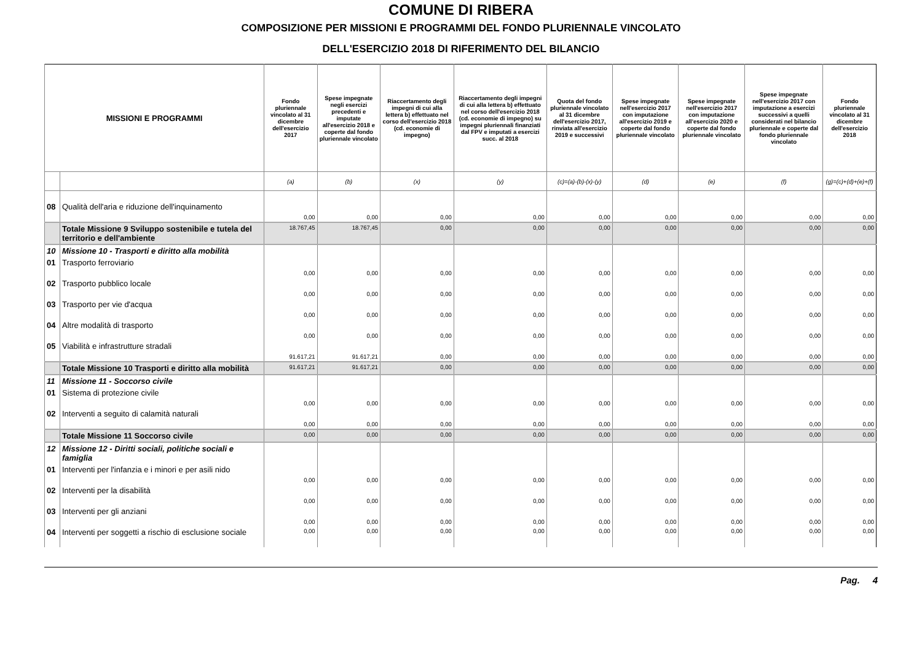COMUNE DI RIBERA
COMPOSIZIONE PER MISSIONI E PROGRAMMI DEL FONDO PLURIENNALE VINCOLATO
DELL'ESERCIZIO 2018 DI RIFERIMENTO DEL BILANCIO
| MISSIONI E PROGRAMMI | | Fondo pluriennale vincolato al 31 dicembre dell'esercizio 2017 | Spese impegnate negli esercizi precedenti e imputate all'esercizio 2018 e coperte dal fondo pluriennale vincolato | Riaccertamento degli impegni di cui alla lettera b) effettuato nel corso dell'esercizio 2018 (cd. economie di impegno) | Riaccertamento degli impegni di cui alla lettera b) effettuato nel corso dell'esercizio 2018 (cd. economie di impegno) su impegni pluriennali finanziati dal FPV e imputati a esercizi succ. al 2018 | Quota del fondo pluriennale vincolato al 31 dicembre dell'esercizio 2017, rinviata all'esercizio 2019 e successivi | Spese impegnate nell'esercizio 2017 con imputazione all'esercizio 2019 e coperte dal fondo pluriennale vincolato | Spese impegnate nell'esercizio 2017 con imputazione all'esercizio 2020 e coperte dal fondo pluriennale vincolato | Spese impegnate nell'esercizio 2017 con imputazione a esercizi successivi a quelli considerati nel bilancio pluriennale e coperte dal fondo pluriennale vincolato | Fondo pluriennale vincolato al 31 dicembre dell'esercizio 2018 |
| --- | --- | --- | --- | --- | --- | --- | --- | --- | --- | --- |
| | | (a) | (b) | (x) | (y) | (c)=(a)-(b)-(x)-(y) | (d) | (e) | (f) | (g)=(c)+(d)+(e)+(f) |
| 08 | Qualità dell'aria e riduzione dell'inquinamento | 0,00 | 0,00 | 0,00 | 0,00 | 0,00 | 0,00 | 0,00 | 0,00 | 0,00 |
| | Totale Missione 9 Sviluppo sostenibile e tutela del territorio e dell'ambiente | 18.767,45 | 18.767,45 | 0,00 | 0,00 | 0,00 | 0,00 | 0,00 | 0,00 | 0,00 |
| 10 | Missione 10 - Trasporti e diritto alla mobilità | | | | | | | | | |
| 01 | Trasporto ferroviario | 0,00 | 0,00 | 0,00 | 0,00 | 0,00 | 0,00 | 0,00 | 0,00 | 0,00 |
| 02 | Trasporto pubblico locale | 0,00 | 0,00 | 0,00 | 0,00 | 0,00 | 0,00 | 0,00 | 0,00 | 0,00 |
| 03 | Trasporto per vie d'acqua | 0,00 | 0,00 | 0,00 | 0,00 | 0,00 | 0,00 | 0,00 | 0,00 | 0,00 |
| 04 | Altre modalità di trasporto | 0,00 | 0,00 | 0,00 | 0,00 | 0,00 | 0,00 | 0,00 | 0,00 | 0,00 |
| 05 | Viabilità e infrastrutture stradali | 91.617,21 | 91.617,21 | 0,00 | 0,00 | 0,00 | 0,00 | 0,00 | 0,00 | 0,00 |
| | Totale Missione 10 Trasporti e diritto alla mobilità | 91.617,21 | 91.617,21 | 0,00 | 0,00 | 0,00 | 0,00 | 0,00 | 0,00 | 0,00 |
| 11 | Missione 11 - Soccorso civile | | | | | | | | | |
| 01 | Sistema di protezione civile | 0,00 | 0,00 | 0,00 | 0,00 | 0,00 | 0,00 | 0,00 | 0,00 | 0,00 |
| 02 | Interventi a seguito di calamità naturali | 0,00 | 0,00 | 0,00 | 0,00 | 0,00 | 0,00 | 0,00 | 0,00 | 0,00 |
| | Totale Missione 11 Soccorso civile | 0,00 | 0,00 | 0,00 | 0,00 | 0,00 | 0,00 | 0,00 | 0,00 | 0,00 |
| 12 | Missione 12 - Diritti sociali, politiche sociali e famiglia | | | | | | | | | |
| 01 | Interventi per l'infanzia e i minori e per asili nido | 0,00 | 0,00 | 0,00 | 0,00 | 0,00 | 0,00 | 0,00 | 0,00 | 0,00 |
| 02 | Interventi per la disabilità | 0,00 | 0,00 | 0,00 | 0,00 | 0,00 | 0,00 | 0,00 | 0,00 | 0,00 |
| 03 | Interventi per gli anziani | 0,00 | 0,00 | 0,00 | 0,00 | 0,00 | 0,00 | 0,00 | 0,00 | 0,00 |
| 04 | Interventi per soggetti a rischio di esclusione sociale | 0,00 | 0,00 | 0,00 | 0,00 | 0,00 | 0,00 | 0,00 | 0,00 | 0,00 |
Pag. 4